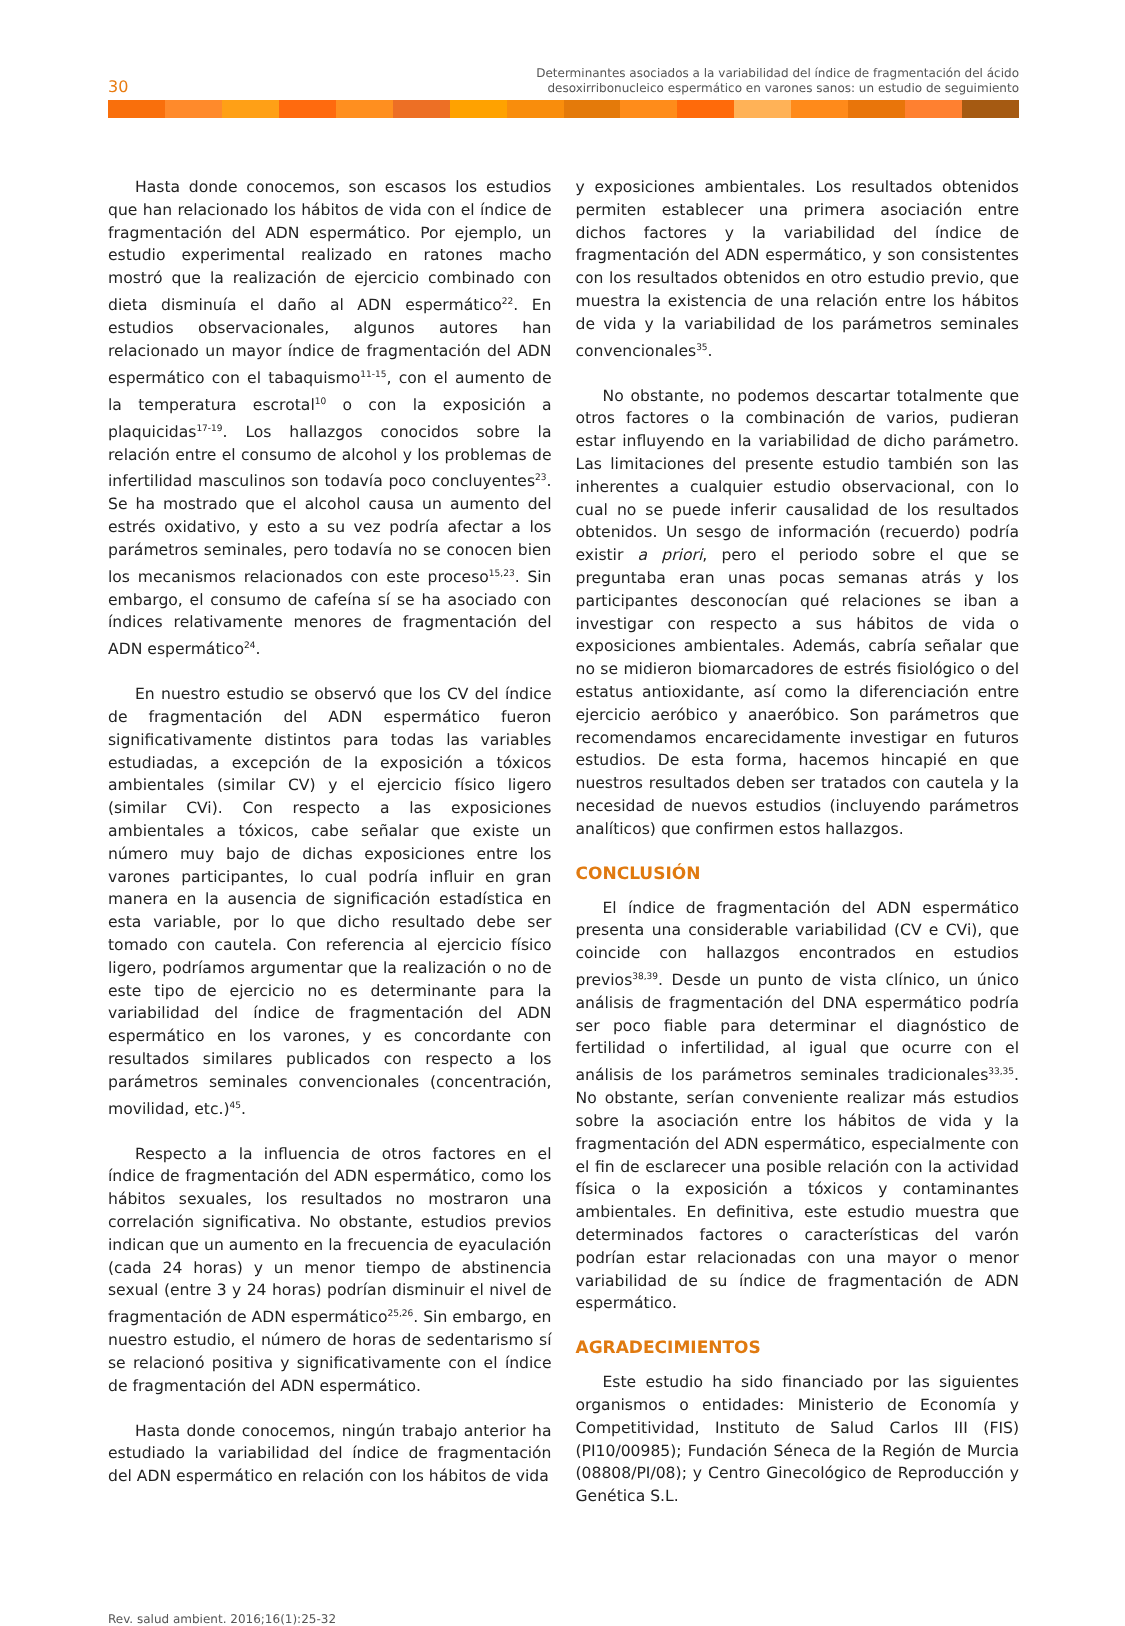30
Determinantes asociados a la variabilidad del índice de fragmentación del ácido
desoxirribonucleico espermático en varones sanos: un estudio de seguimiento
Hasta donde conocemos, son escasos los estudios que han relacionado los hábitos de vida con el índice de fragmentación del ADN espermático. Por ejemplo, un estudio experimental realizado en ratones macho mostró que la realización de ejercicio combinado con dieta disminuía el daño al ADN espermático<sup>22</sup>. En estudios observacionales, algunos autores han relacionado un mayor índice de fragmentación del ADN espermático con el tabaquismo<sup>11-15</sup>, con el aumento de la temperatura escrotal<sup>10</sup> o con la exposición a plaquicidas<sup>17-19</sup>. Los hallazgos conocidos sobre la relación entre el consumo de alcohol y los problemas de infertilidad masculinos son todavía poco concluyentes<sup>23</sup>. Se ha mostrado que el alcohol causa un aumento del estrés oxidativo, y esto a su vez podría afectar a los parámetros seminales, pero todavía no se conocen bien los mecanismos relacionados con este proceso<sup>15,23</sup>. Sin embargo, el consumo de cafeína sí se ha asociado con índices relativamente menores de fragmentación del ADN espermático<sup>24</sup>.
En nuestro estudio se observó que los CV del índice de fragmentación del ADN espermático fueron significativamente distintos para todas las variables estudiadas, a excepción de la exposición a tóxicos ambientales (similar CV) y el ejercicio físico ligero (similar CVi). Con respecto a las exposiciones ambientales a tóxicos, cabe señalar que existe un número muy bajo de dichas exposiciones entre los varones participantes, lo cual podría influir en gran manera en la ausencia de significación estadística en esta variable, por lo que dicho resultado debe ser tomado con cautela. Con referencia al ejercicio físico ligero, podríamos argumentar que la realización o no de este tipo de ejercicio no es determinante para la variabilidad del índice de fragmentación del ADN espermático en los varones, y es concordante con resultados similares publicados con respecto a los parámetros seminales convencionales (concentración, movilidad, etc.)<sup>45</sup>.
Respecto a la influencia de otros factores en el índice de fragmentación del ADN espermático, como los hábitos sexuales, los resultados no mostraron una correlación significativa. No obstante, estudios previos indican que un aumento en la frecuencia de eyaculación (cada 24 horas) y un menor tiempo de abstinencia sexual (entre 3 y 24 horas) podrían disminuir el nivel de fragmentación de ADN espermático<sup>25,26</sup>. Sin embargo, en nuestro estudio, el número de horas de sedentarismo sí se relacionó positiva y significativamente con el índice de fragmentación del ADN espermático.
Hasta donde conocemos, ningún trabajo anterior ha estudiado la variabilidad del índice de fragmentación del ADN espermático en relación con los hábitos de vida
y exposiciones ambientales. Los resultados obtenidos permiten establecer una primera asociación entre dichos factores y la variabilidad del índice de fragmentación del ADN espermático, y son consistentes con los resultados obtenidos en otro estudio previo, que muestra la existencia de una relación entre los hábitos de vida y la variabilidad de los parámetros seminales convencionales<sup>35</sup>.
No obstante, no podemos descartar totalmente que otros factores o la combinación de varios, pudieran estar influyendo en la variabilidad de dicho parámetro. Las limitaciones del presente estudio también son las inherentes a cualquier estudio observacional, con lo cual no se puede inferir causalidad de los resultados obtenidos. Un sesgo de información (recuerdo) podría existir a priori, pero el periodo sobre el que se preguntaba eran unas pocas semanas atrás y los participantes desconocían qué relaciones se iban a investigar con respecto a sus hábitos de vida o exposiciones ambientales. Además, cabría señalar que no se midieron biomarcadores de estrés fisiológico o del estatus antioxidante, así como la diferenciación entre ejercicio aeróbico y anaeróbico. Son parámetros que recomendamos encarecidamente investigar en futuros estudios. De esta forma, hacemos hincapié en que nuestros resultados deben ser tratados con cautela y la necesidad de nuevos estudios (incluyendo parámetros analíticos) que confirmen estos hallazgos.
CONCLUSIÓN
El índice de fragmentación del ADN espermático presenta una considerable variabilidad (CV e CVi), que coincide con hallazgos encontrados en estudios previos<sup>38,39</sup>. Desde un punto de vista clínico, un único análisis de fragmentación del DNA espermático podría ser poco fiable para determinar el diagnóstico de fertilidad o infertilidad, al igual que ocurre con el análisis de los parámetros seminales tradicionales<sup>33,35</sup>. No obstante, serían conveniente realizar más estudios sobre la asociación entre los hábitos de vida y la fragmentación del ADN espermático, especialmente con el fin de esclarecer una posible relación con la actividad física o la exposición a tóxicos y contaminantes ambientales. En definitiva, este estudio muestra que determinados factores o características del varón podrían estar relacionadas con una mayor o menor variabilidad de su índice de fragmentación de ADN espermático.
AGRADECIMIENTOS
Este estudio ha sido financiado por las siguientes organismos o entidades: Ministerio de Economía y Competitividad, Instituto de Salud Carlos III (FIS) (PI10/00985); Fundación Séneca de la Región de Murcia (08808/PI/08); y Centro Ginecológico de Reproducción y Genética S.L.
Rev. salud ambient. 2016;16(1):25-32